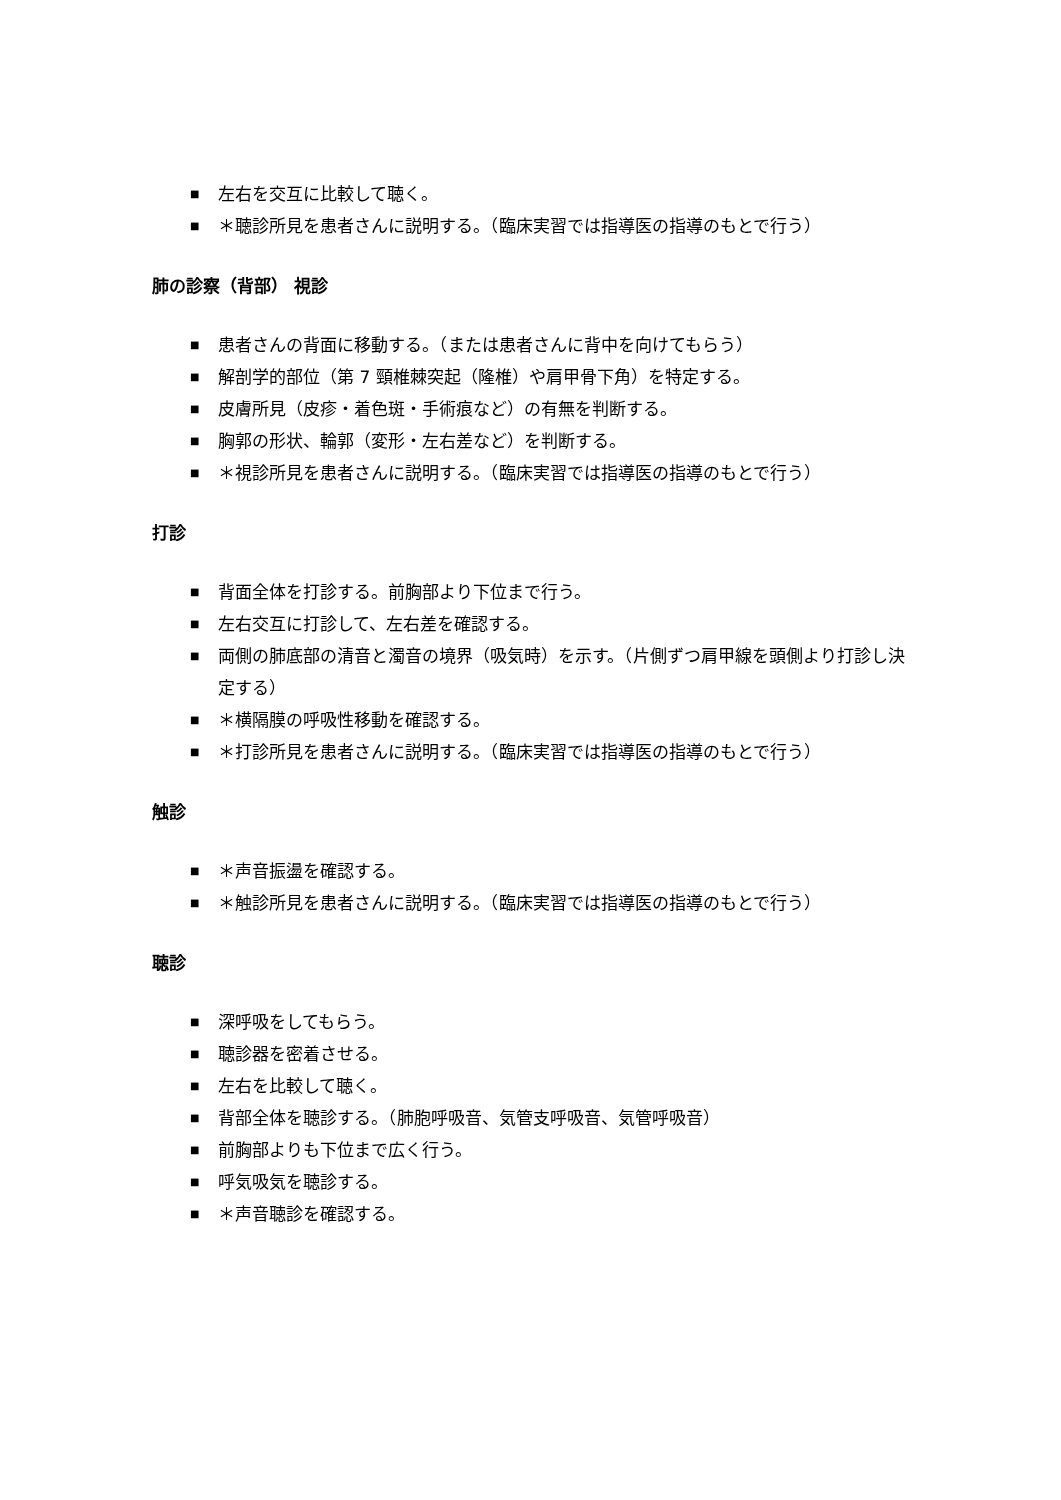■ 左右を交互に比較して聴く。
■ ＊聴診所見を患者さんに説明する。（臨床実習では指導医の指導のもとで行う）
肺の診察（背部） 視診
■ 患者さんの背面に移動する。（または患者さんに背中を向けてもらう）
■ 解剖学的部位（第 7 頸椎棘突起（隆椎）や肩甲骨下角）を特定する。
■ 皮膚所見（皮疹・着色斑・手術痕など）の有無を判断する。
■ 胸郭の形状、輪郭（変形・左右差など）を判断する。
■ ＊視診所見を患者さんに説明する。（臨床実習では指導医の指導のもとで行う）
打診
■ 背面全体を打診する。前胸部より下位まで行う。
■ 左右交互に打診して、左右差を確認する。
■ 両側の肺底部の清音と濁音の境界（吸気時）を示す。（片側ずつ肩甲線を頭側より打診し決定する）
■ ＊横隔膜の呼吸性移動を確認する。
■ ＊打診所見を患者さんに説明する。（臨床実習では指導医の指導のもとで行う）
触診
■ ＊声音振盪を確認する。
■ ＊触診所見を患者さんに説明する。（臨床実習では指導医の指導のもとで行う）
聴診
■ 深呼吸をしてもらう。
■ 聴診器を密着させる。
■ 左右を比較して聴く。
■ 背部全体を聴診する。（肺胞呼吸音、気管支呼吸音、気管呼吸音）
■ 前胸部よりも下位まで広く行う。
■ 呼気吸気を聴診する。
■ ＊声音聴診を確認する。